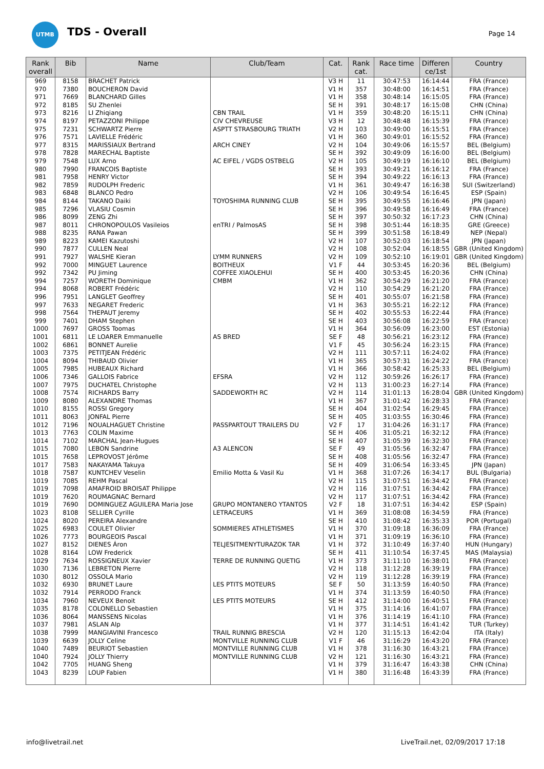UTMB
TDS - Overall Page 14
| Rank overall | Bib | Name | Club/Team | Cat. | Rank cat. | Race time | Differen ce/1st | Country |
| --- | --- | --- | --- | --- | --- | --- | --- | --- |
| 969 | 8158 | BRACHET Patrick | | V3 H | 11 | 30:47:53 | 16:14:44 | FRA (France) |
| 970 | 7380 | BOUCHERON David | | V1 H | 357 | 30:48:00 | 16:14:51 | FRA (France) |
| 971 | 7669 | BLANCHARD Gilles | | V1 H | 358 | 30:48:14 | 16:15:05 | FRA (France) |
| 972 | 8185 | SU Zhenlei | | SE H | 391 | 30:48:17 | 16:15:08 | CHN (China) |
| 973 | 8216 | LI Zhiqiang | CBN TRAIL | V1 H | 359 | 30:48:20 | 16:15:11 | CHN (China) |
| 974 | 8197 | PETAZZONI Philippe | CIV CHEVREUSE | V3 H | 12 | 30:48:48 | 16:15:39 | FRA (France) |
| 975 | 7231 | SCHWARTZ Pierre | ASPTT STRASBOURG TRIATH | V2 H | 103 | 30:49:00 | 16:15:51 | FRA (France) |
| 976 | 7571 | LAVIELLE Frédéric | | V1 H | 360 | 30:49:01 | 16:15:52 | FRA (France) |
| 977 | 8315 | MARISSIAUX Bertrand | ARCH CINEY | V2 H | 104 | 30:49:06 | 16:15:57 | BEL (Belgium) |
| 978 | 7828 | MARECHAL Baptiste | | SE H | 392 | 30:49:09 | 16:16:00 | BEL (Belgium) |
| 979 | 7548 | LUX Arno | AC EIFEL / VGDS OSTBELG | V2 H | 105 | 30:49:19 | 16:16:10 | BEL (Belgium) |
| 980 | 7990 | FRANCOIS Baptiste | | SE H | 393 | 30:49:21 | 16:16:12 | FRA (France) |
| 981 | 7958 | HENRY Victor | | SE H | 394 | 30:49:22 | 16:16:13 | FRA (France) |
| 982 | 7859 | RUDOLPH Frederic | | V1 H | 361 | 30:49:47 | 16:16:38 | SUI (Switzerland) |
| 983 | 6848 | BLANCO Pedro | | V2 H | 106 | 30:49:54 | 16:16:45 | ESP (Spain) |
| 984 | 8144 | TAKANO Daiki | TOYOSHIMA RUNNING CLUB | SE H | 395 | 30:49:55 | 16:16:46 | JPN (Japan) |
| 985 | 7296 | VLASIU Cosmin | | SE H | 396 | 30:49:58 | 16:16:49 | FRA (France) |
| 986 | 8099 | ZENG Zhi | | SE H | 397 | 30:50:32 | 16:17:23 | CHN (China) |
| 987 | 8011 | CHRONOPOULOS Vasileios | enTRI / PalmosAS | SE H | 398 | 30:51:44 | 16:18:35 | GRE (Greece) |
| 988 | 8235 | RANA Pawan | | SE H | 399 | 30:51:58 | 16:18:49 | NEP (Nepal) |
| 989 | 8223 | KAMEI Kazutoshi | | V2 H | 107 | 30:52:03 | 16:18:54 | JPN (Japan) |
| 990 | 7877 | CULLEN Neal | | V2 H | 108 | 30:52:04 | 16:18:55 | GBR (United Kingdom) |
| 991 | 7927 | WALSHE Kieran | LYMM RUNNERS | V2 H | 109 | 30:52:10 | 16:19:01 | GBR (United Kingdom) |
| 992 | 7000 | MINGUET Laurence | BOITHEUX | V1 F | 44 | 30:53:45 | 16:20:36 | BEL (Belgium) |
| 992 | 7342 | PU Jiming | COFFEE XIAOLEHUI | SE H | 400 | 30:53:45 | 16:20:36 | CHN (China) |
| 994 | 7257 | WORETH Dominique | CMBM | V1 H | 362 | 30:54:29 | 16:21:20 | FRA (France) |
| 994 | 8068 | ROBERT Frédéric | | V2 H | 110 | 30:54:29 | 16:21:20 | FRA (France) |
| 996 | 7951 | LANGLET Geoffrey | | SE H | 401 | 30:55:07 | 16:21:58 | FRA (France) |
| 997 | 7633 | NEGARET Frederic | | V1 H | 363 | 30:55:21 | 16:22:12 | FRA (France) |
| 998 | 7564 | THEPAUT Jeremy | | SE H | 402 | 30:55:53 | 16:22:44 | FRA (France) |
| 999 | 7401 | DHAM Stephen | | SE H | 403 | 30:56:08 | 16:22:59 | FRA (France) |
| 1000 | 7697 | GROSS Toomas | | V1 H | 364 | 30:56:09 | 16:23:00 | EST (Estonia) |
| 1001 | 6811 | LE LOARER Emmanuelle | AS BRED | SE F | 48 | 30:56:21 | 16:23:12 | FRA (France) |
| 1002 | 6861 | BONNET Aurelie | | V1 F | 45 | 30:56:24 | 16:23:15 | FRA (France) |
| 1003 | 7375 | PETITJEAN Frédéric | | V2 H | 111 | 30:57:11 | 16:24:02 | FRA (France) |
| 1004 | 8094 | THIBAUD Olivier | | V1 H | 365 | 30:57:31 | 16:24:22 | FRA (France) |
| 1005 | 7985 | HUBEAUX Richard | | V1 H | 366 | 30:58:42 | 16:25:33 | BEL (Belgium) |
| 1006 | 7346 | GALLOIS Fabrice | EFSRA | V2 H | 112 | 30:59:26 | 16:26:17 | FRA (France) |
| 1007 | 7975 | DUCHATEL Christophe | | V2 H | 113 | 31:00:23 | 16:27:14 | FRA (France) |
| 1008 | 7574 | RICHARDS Barry | SADDEWORTH RC | V2 H | 114 | 31:01:13 | 16:28:04 | GBR (United Kingdom) |
| 1009 | 8080 | ALEXANDRE Thomas | | V1 H | 367 | 31:01:42 | 16:28:33 | FRA (France) |
| 1010 | 8155 | ROSSI Gregory | | SE H | 404 | 31:02:54 | 16:29:45 | FRA (France) |
| 1011 | 8063 | JONFAL Pierre | | SE H | 405 | 31:03:55 | 16:30:46 | FRA (France) |
| 1012 | 7196 | NOUALHAGUET Christine | PASSPARTOUT TRAILERS DU | V2 F | 17 | 31:04:26 | 16:31:17 | FRA (France) |
| 1013 | 7763 | COLIN Maxime | | SE H | 406 | 31:05:21 | 16:32:12 | FRA (France) |
| 1014 | 7102 | MARCHAL Jean-Hugues | | SE H | 407 | 31:05:39 | 16:32:30 | FRA (France) |
| 1015 | 7080 | LEBON Sandrine | A3 ALENCON | SE F | 49 | 31:05:56 | 16:32:47 | FRA (France) |
| 1015 | 7658 | LEPROVOST Jérôme | | SE H | 408 | 31:05:56 | 16:32:47 | FRA (France) |
| 1017 | 7583 | NAKAYAMA Takuya | | SE H | 409 | 31:06:54 | 16:33:45 | JPN (Japan) |
| 1018 | 7587 | KUNTCHEV Veselin | Emilio Motta & Vasil Ku | V1 H | 368 | 31:07:26 | 16:34:17 | BUL (Bulgaria) |
| 1019 | 7085 | REHM Pascal | | V2 H | 115 | 31:07:51 | 16:34:42 | FRA (France) |
| 1019 | 7098 | AMAFROID BROISAT Philippe | | V2 H | 116 | 31:07:51 | 16:34:42 | FRA (France) |
| 1019 | 7620 | ROUMAGNAC Bernard | | V2 H | 117 | 31:07:51 | 16:34:42 | FRA (France) |
| 1019 | 7690 | DOMINGUEZ AGUILERA Maria Jose | GRUPO MONTANERO YTANTOS | V2 F | 18 | 31:07:51 | 16:34:42 | ESP (Spain) |
| 1023 | 8108 | SELLIER Cyrille | LETRACEURS | V1 H | 369 | 31:08:08 | 16:34:59 | FRA (France) |
| 1024 | 8020 | PEREIRA Alexandre | | SE H | 410 | 31:08:42 | 16:35:33 | POR (Portugal) |
| 1025 | 6983 | COULET Olivier | SOMMIERES ATHLETISMES | V1 H | 370 | 31:09:18 | 16:36:09 | FRA (France) |
| 1026 | 7773 | BOURGEOIS Pascal | | V1 H | 371 | 31:09:19 | 16:36:10 | FRA (France) |
| 1027 | 8152 | DIENES Áron | TELJESITMENYTURAZOK TAR | V1 H | 372 | 31:10:49 | 16:37:40 | HUN (Hungary) |
| 1028 | 8164 | LOW Frederick | | SE H | 411 | 31:10:54 | 16:37:45 | MAS (Malaysia) |
| 1029 | 7634 | ROSSIGNEUX Xavier | TERRE DE RUNNING QUETIG | V1 H | 373 | 31:11:10 | 16:38:01 | FRA (France) |
| 1030 | 7136 | LEBRETON Pierre | | V2 H | 118 | 31:12:28 | 16:39:19 | FRA (France) |
| 1030 | 8012 | OSSOLA Mario | | V2 H | 119 | 31:12:28 | 16:39:19 | FRA (France) |
| 1032 | 6930 | BRUNET Laure | LES PTITS MOTEURS | SE F | 50 | 31:13:59 | 16:40:50 | FRA (France) |
| 1032 | 7914 | PERRODO Franck | | V1 H | 374 | 31:13:59 | 16:40:50 | FRA (France) |
| 1034 | 7960 | NEVEUX Benoit | LES PTITS MOTEURS | SE H | 412 | 31:14:00 | 16:40:51 | FRA (France) |
| 1035 | 8178 | COLONELLO Sebastien | | V1 H | 375 | 31:14:16 | 16:41:07 | FRA (France) |
| 1036 | 8064 | MANSSENS Nicolas | | V1 H | 376 | 31:14:19 | 16:41:10 | FRA (France) |
| 1037 | 7981 | ASLAN Alp | | V1 H | 377 | 31:14:51 | 16:41:42 | TUR (Turkey) |
| 1038 | 7999 | MANGIAVINI Francesco | TRAIL RUNNIG BRESCIA | V2 H | 120 | 31:15:13 | 16:42:04 | ITA (Italy) |
| 1039 | 6639 | JOLLY Celine | MONTVILLE RUNNING CLUB | V1 F | 46 | 31:16:29 | 16:43:20 | FRA (France) |
| 1040 | 7489 | BEURIOT Sebastien | MONTVILLE RUNNING CLUB | V1 H | 378 | 31:16:30 | 16:43:21 | FRA (France) |
| 1040 | 7924 | JOLLY Thierry | MONTVILLE RUNNING CLUB | V2 H | 121 | 31:16:30 | 16:43:21 | FRA (France) |
| 1042 | 7705 | HUANG Sheng | | V1 H | 379 | 31:16:47 | 16:43:38 | CHN (China) |
| 1043 | 8239 | LOUP Fabien | | V1 H | 380 | 31:16:48 | 16:43:39 | FRA (France) |
info@livetrail.net
LiveTrail.net, 02/09/2017 17:18